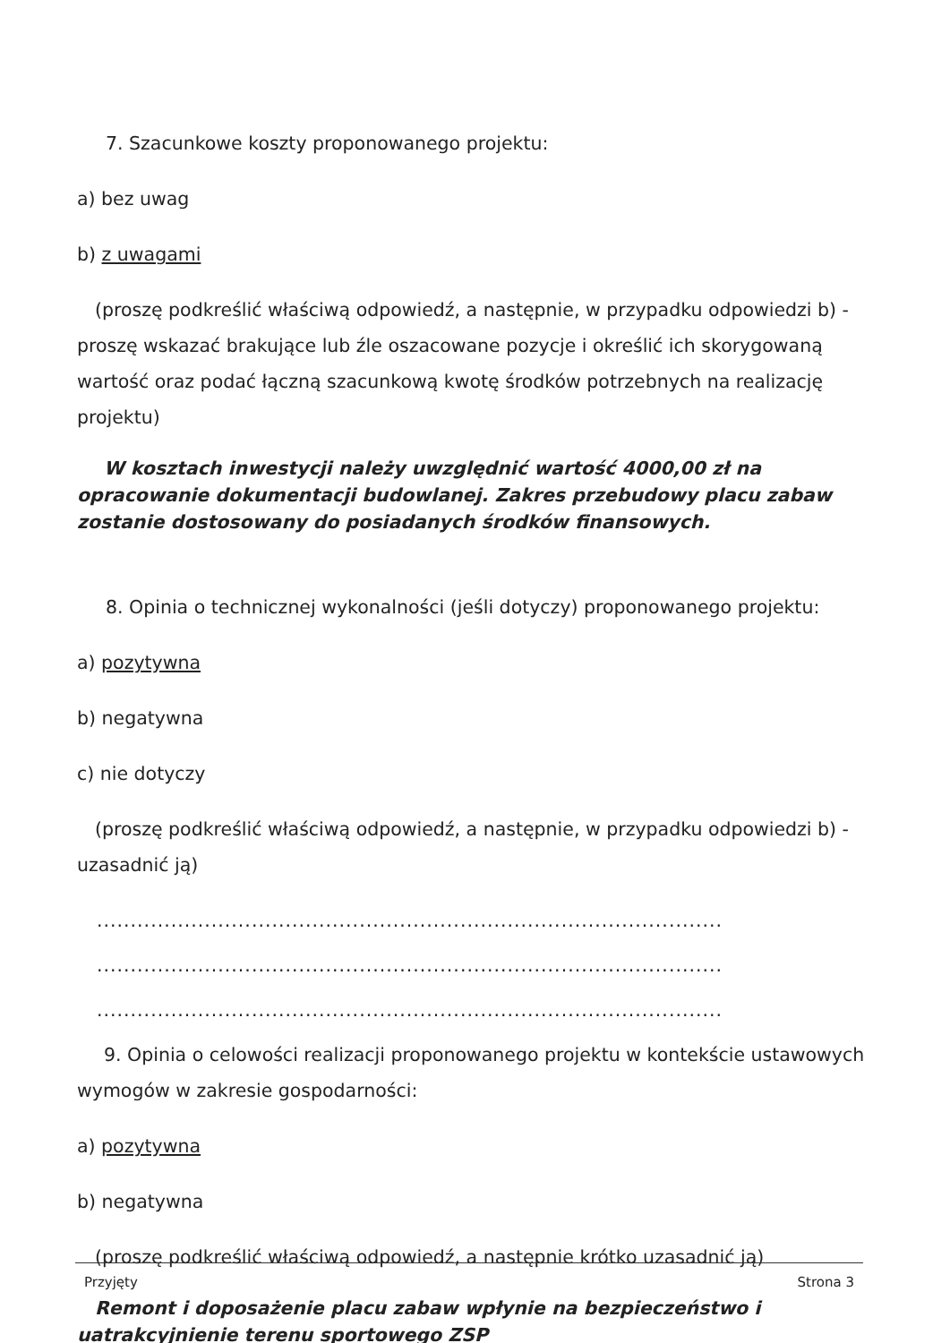7. Szacunkowe koszty proponowanego projektu:
a) bez uwag
b) z uwagami
(proszę podkreślić właściwą odpowiedź, a następnie, w przypadku odpowiedzi b) - proszę wskazać brakujące lub źle oszacowane pozycje i określić ich skorygowaną wartość oraz podać łączną szacunkową kwotę środków potrzebnych na realizację projektu)
W kosztach inwestycji należy uwzględnić wartość 4000,00 zł na opracowanie dokumentacji budowlanej. Zakres przebudowy placu zabaw zostanie dostosowany do posiadanych środków finansowych.
8. Opinia o technicznej wykonalności (jeśli dotyczy) proponowanego projektu:
a) pozytywna
b) negatywna
c) nie dotyczy
(proszę podkreślić właściwą odpowiedź, a następnie, w przypadku odpowiedzi b) - uzasadnić ją)
.............................................................................................
.............................................................................................
.............................................................................................
9. Opinia o celowości realizacji proponowanego projektu w kontekście ustawowych wymogów w zakresie gospodarności:
a) pozytywna
b) negatywna
(proszę podkreślić właściwą odpowiedź, a następnie krótko uzasadnić ją)
Remont i doposażenie placu zabaw wpłynie na bezpieczeństwo i uatrakcyjnienie terenu sportowego ZSP
Przyjęty Strona 3